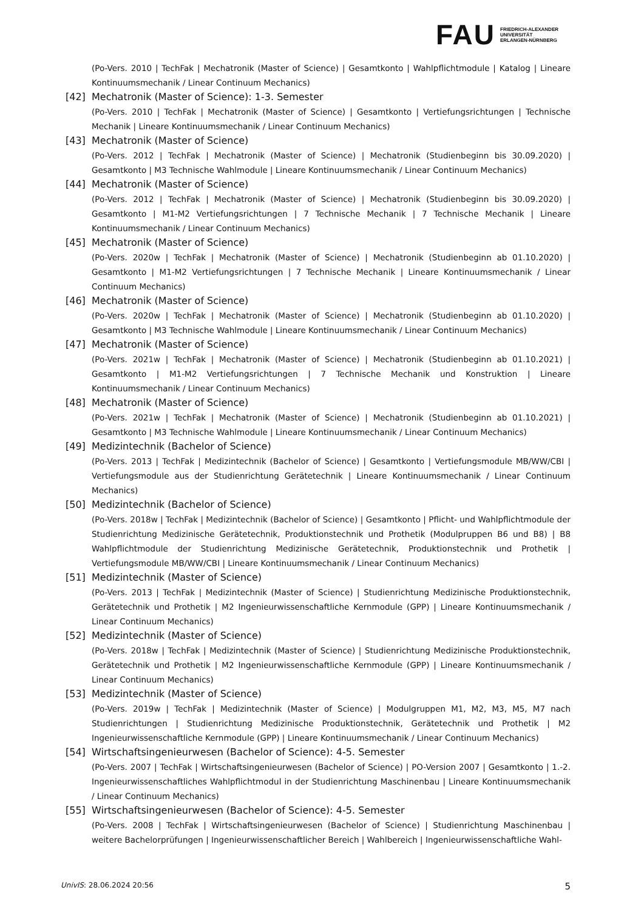FAU
FRIEDRICH-ALEXANDER
UNIVERSITÄT
ERLANGEN-NÜRNBERG
(Po-Vers. 2010 | TechFak | Mechatronik (Master of Science) | Gesamtkonto | Wahlpflichtmodule | Katalog | Lineare Kontinuumsmechanik / Linear Continuum Mechanics)
[42] Mechatronik (Master of Science): 1-3. Semester
(Po-Vers. 2010 | TechFak | Mechatronik (Master of Science) | Gesamtkonto | Vertiefungsrichtungen | Technische Mechanik | Lineare Kontinuumsmechanik / Linear Continuum Mechanics)
[43] Mechatronik (Master of Science)
(Po-Vers. 2012 | TechFak | Mechatronik (Master of Science) | Mechatronik (Studienbeginn bis 30.09.2020) | Gesamtkonto | M3 Technische Wahlmodule | Lineare Kontinuumsmechanik / Linear Continuum Mechanics)
[44] Mechatronik (Master of Science)
(Po-Vers. 2012 | TechFak | Mechatronik (Master of Science) | Mechatronik (Studienbeginn bis 30.09.2020) | Gesamtkonto | M1-M2 Vertiefungsrichtungen | 7 Technische Mechanik | 7 Technische Mechanik | Lineare Kontinuumsmechanik / Linear Continuum Mechanics)
[45] Mechatronik (Master of Science)
(Po-Vers. 2020w | TechFak | Mechatronik (Master of Science) | Mechatronik (Studienbeginn ab 01.10.2020) | Gesamtkonto | M1-M2 Vertiefungsrichtungen | 7 Technische Mechanik | Lineare Kontinuumsmechanik / Linear Continuum Mechanics)
[46] Mechatronik (Master of Science)
(Po-Vers. 2020w | TechFak | Mechatronik (Master of Science) | Mechatronik (Studienbeginn ab 01.10.2020) | Gesamtkonto | M3 Technische Wahlmodule | Lineare Kontinuumsmechanik / Linear Continuum Mechanics)
[47] Mechatronik (Master of Science)
(Po-Vers. 2021w | TechFak | Mechatronik (Master of Science) | Mechatronik (Studienbeginn ab 01.10.2021) | Gesamtkonto | M1-M2 Vertiefungsrichtungen | 7 Technische Mechanik und Konstruktion | Lineare Kontinuumsmechanik / Linear Continuum Mechanics)
[48] Mechatronik (Master of Science)
(Po-Vers. 2021w | TechFak | Mechatronik (Master of Science) | Mechatronik (Studienbeginn ab 01.10.2021) | Gesamtkonto | M3 Technische Wahlmodule | Lineare Kontinuumsmechanik / Linear Continuum Mechanics)
[49] Medizintechnik (Bachelor of Science)
(Po-Vers. 2013 | TechFak | Medizintechnik (Bachelor of Science) | Gesamtkonto | Vertiefungsmodule MB/WW/CBI | Vertiefungsmodule aus der Studienrichtung Gerätetechnik | Lineare Kontinuumsmechanik / Linear Continuum Mechanics)
[50] Medizintechnik (Bachelor of Science)
(Po-Vers. 2018w | TechFak | Medizintechnik (Bachelor of Science) | Gesamtkonto | Pflicht- und Wahlpflichtmodule der Studienrichtung Medizinische Gerätetechnik, Produktionstechnik und Prothetik (Modulpruppen B6 und B8) | B8 Wahlpflichtmodule der Studienrichtung Medizinische Gerätetechnik, Produktionstechnik und Prothetik | Vertiefungsmodule MB/WW/CBI | Lineare Kontinuumsmechanik / Linear Continuum Mechanics)
[51] Medizintechnik (Master of Science)
(Po-Vers. 2013 | TechFak | Medizintechnik (Master of Science) | Studienrichtung Medizinische Produktionstechnik, Gerätetechnik und Prothetik | M2 Ingenieurwissenschaftliche Kernmodule (GPP) | Lineare Kontinuumsmechanik / Linear Continuum Mechanics)
[52] Medizintechnik (Master of Science)
(Po-Vers. 2018w | TechFak | Medizintechnik (Master of Science) | Studienrichtung Medizinische Produktionstechnik, Gerätetechnik und Prothetik | M2 Ingenieurwissenschaftliche Kernmodule (GPP) | Lineare Kontinuumsmechanik / Linear Continuum Mechanics)
[53] Medizintechnik (Master of Science)
(Po-Vers. 2019w | TechFak | Medizintechnik (Master of Science) | Modulgruppen M1, M2, M3, M5, M7 nach Studienrichtungen | Studienrichtung Medizinische Produktionstechnik, Gerätetechnik und Prothetik | M2 Ingenieurwissenschaftliche Kernmodule (GPP) | Lineare Kontinuumsmechanik / Linear Continuum Mechanics)
[54] Wirtschaftsingenieurwesen (Bachelor of Science): 4-5. Semester
(Po-Vers. 2007 | TechFak | Wirtschaftsingenieurwesen (Bachelor of Science) | PO-Version 2007 | Gesamtkonto | 1.-2. Ingenieurwissenschaftliches Wahlpflichtmodul in der Studienrichtung Maschinenbau | Lineare Kontinuumsmechanik / Linear Continuum Mechanics)
[55] Wirtschaftsingenieurwesen (Bachelor of Science): 4-5. Semester
(Po-Vers. 2008 | TechFak | Wirtschaftsingenieurwesen (Bachelor of Science) | Studienrichtung Maschinenbau | weitere Bachelorprüfungen | Ingenieurwissenschaftlicher Bereich | Wahlbereich | Ingenieurwissenschaftliche Wahl-
UnivIS: 28.06.2024 20:56 5